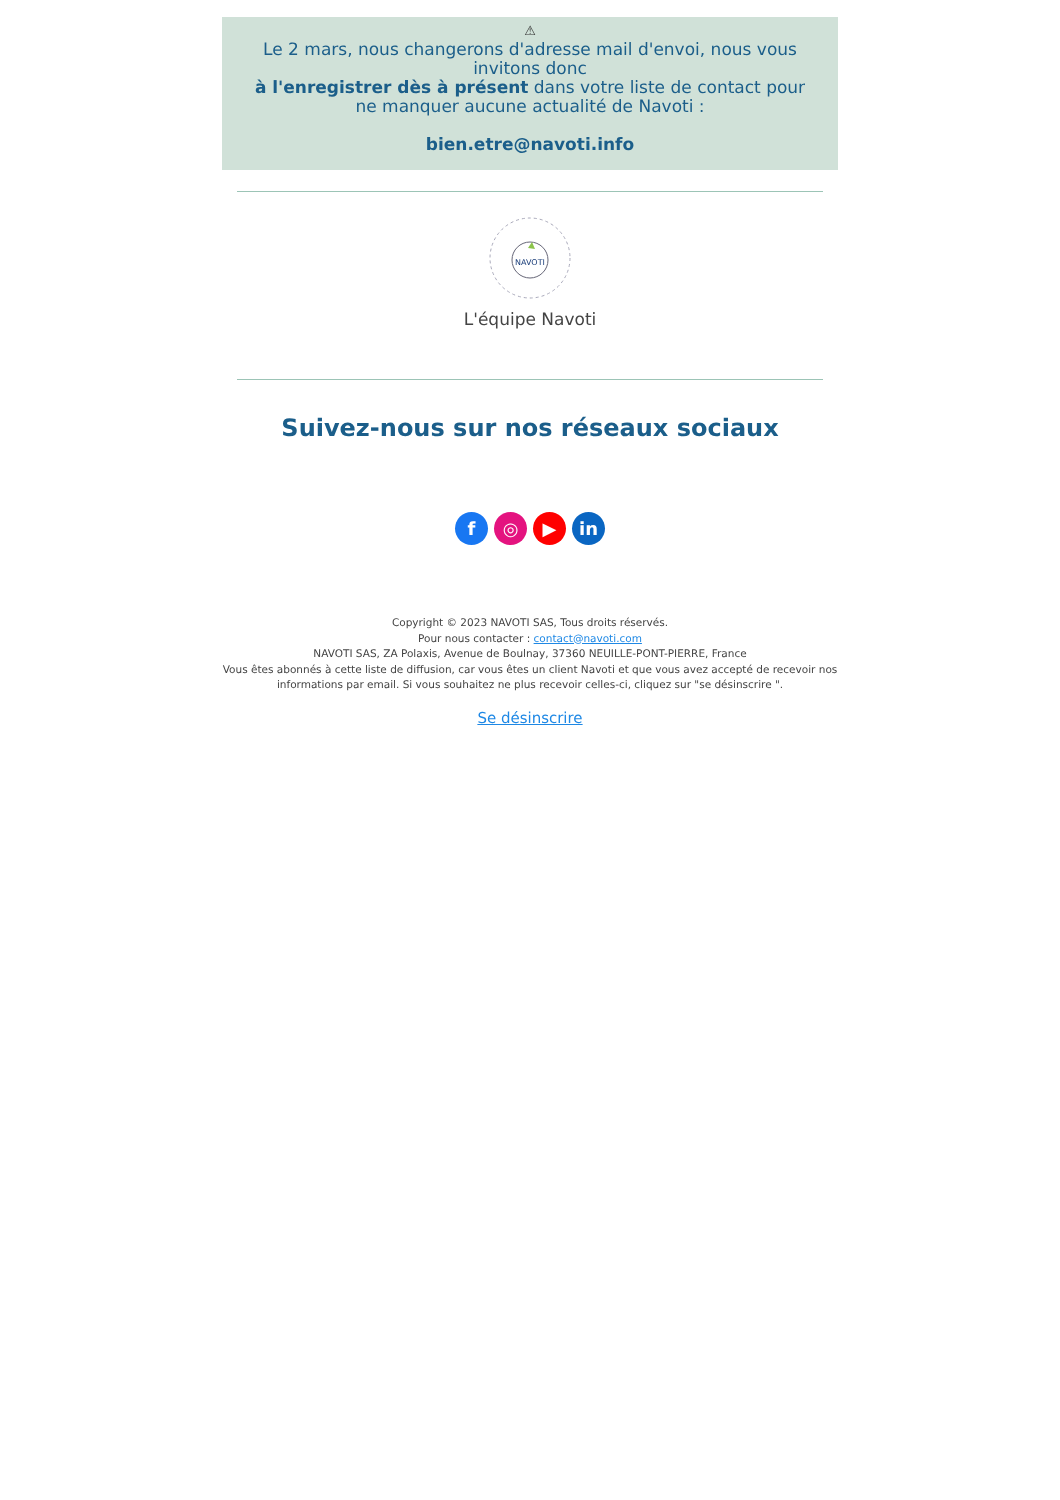⚠
Le 2 mars, nous changerons d'adresse mail d'envoi, nous vous invitons donc
à l'enregistrer dès à présent dans votre liste de contact pour ne manquer aucune actualité de Navoti :
bien.etre@navoti.info
NAVOTI
L'équipe Navoti
Suivez-nous sur nos réseaux sociaux
f ◎ ▶ in
Copyright © 2023 NAVOTI SAS, Tous droits réservés.
Pour nous contacter : contact@navoti.com
NAVOTI SAS, ZA Polaxis, Avenue de Boulnay, 37360 NEUILLE-PONT-PIERRE, France
Vous êtes abonnés à cette liste de diffusion, car vous êtes un client Navoti et que vous avez accepté de recevoir nos informations par email. Si vous souhaitez ne plus recevoir celles-ci, cliquez sur "se désinscrire ".
Se désinscrire